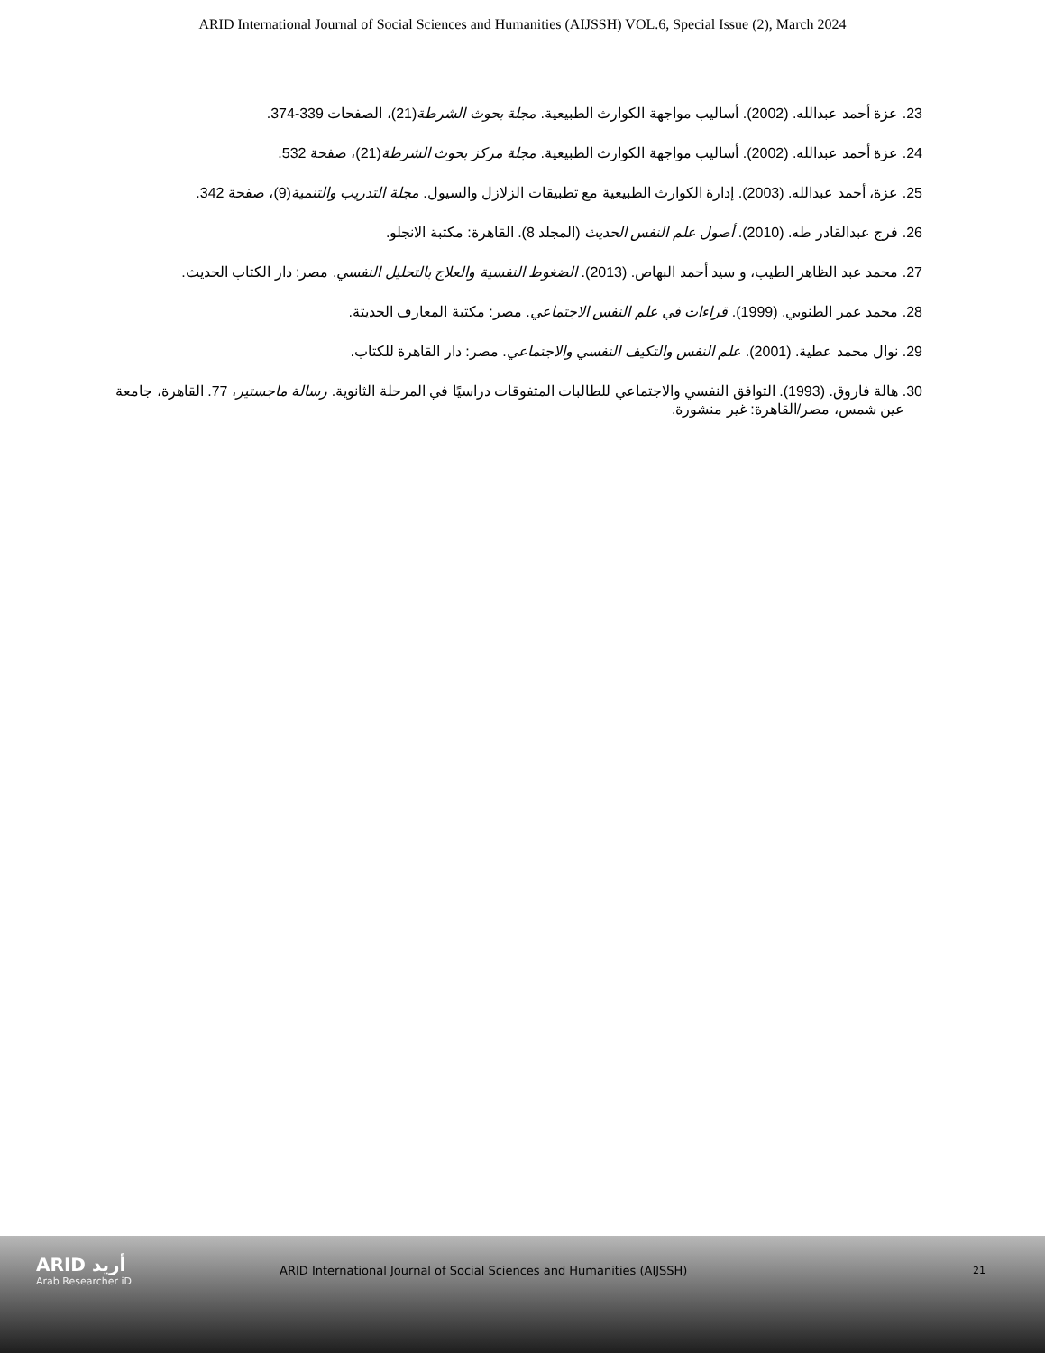ARID International Journal of Social Sciences and Humanities (AIJSSH) VOL.6, Special Issue (2), March 2024
23. عزة أحمد عبدالله. (2002). أساليب مواجهة الكوارث الطبيعية. مجلة بحوث الشرطة(21)، الصفحات 339-374.
24. عزة أحمد عبدالله. (2002). أساليب مواجهة الكوارث الطبيعية. مجلة مركز بحوث الشرطة(21)، صفحة 532.
25. عزة، أحمد عبدالله. (2003). إدارة الكوارث الطبيعية مع تطبيقات الزلازل والسيول. مجلة التدريب والتنمية(9)، صفحة 342.
26. فرج عبدالقادر طه. (2010). أصول علم النفس الحديث (المجلد 8). القاهرة: مكتبة الانجلو.
27. محمد عبد الظاهر الطيب، و سيد أحمد البهاص. (2013). الضغوط النفسية والعلاج بالتحليل النفسي. مصر: دار الكتاب الحديث.
28. محمد عمر الطنوبي. (1999). قراءات في علم النفس الاجتماعي. مصر: مكتبة المعارف الحديثة.
29. نوال محمد عطية. (2001). علم النفس والتكيف النفسي والاجتماعي. مصر: دار القاهرة للكتاب.
30. هالة فاروق. (1993). التوافق النفسي والاجتماعي للطالبات المتفوقات دراسيًا في المرحلة الثانوية. رسالة ماجستير، 77. القاهرة، جامعة عين شمس، مصر/القاهرة: غير منشورة.
ARID أريد
Arab Researcher iD
ARID International Journal of Social Sciences and Humanities (AIJSSH)
21